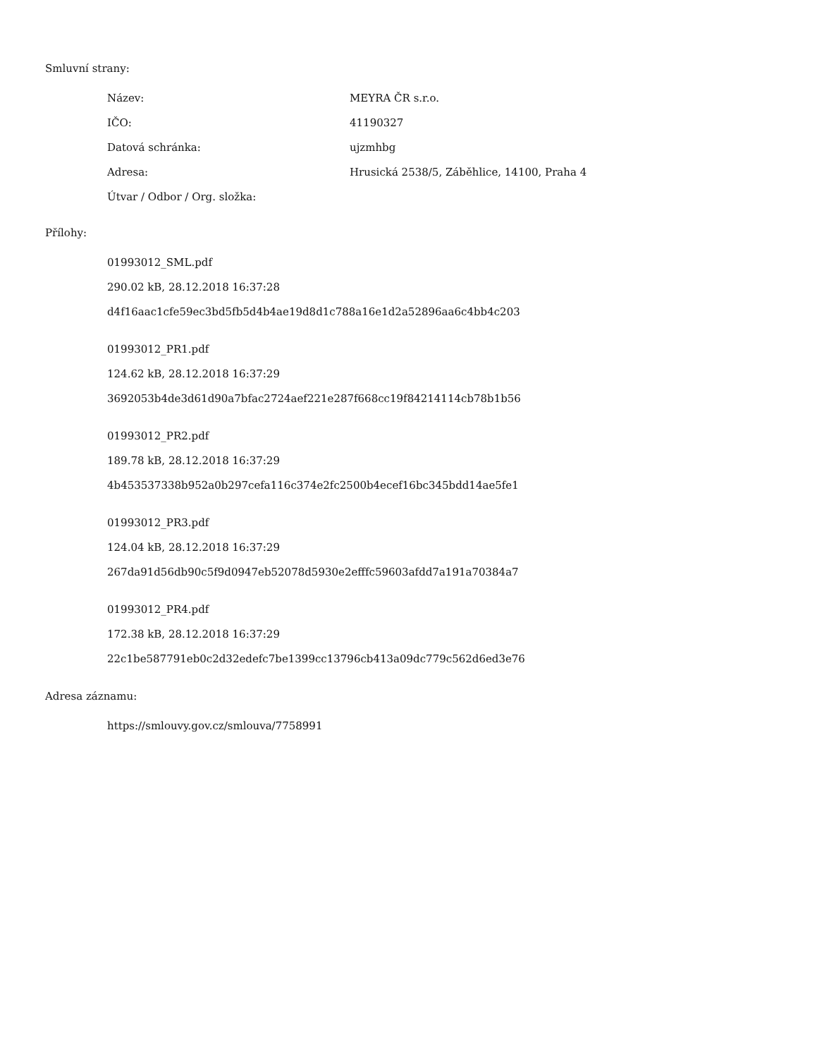Smluvní strany:
| Název: | MEYRA ČR s.r.o. |
| IČO: | 41190327 |
| Datová schránka: | ujzmhbg |
| Adresa: | Hrusická 2538/5, Záběhlice, 14100, Praha 4 |
| Útvar / Odbor / Org. složka: | |
Přílohy:
01993012_SML.pdf
290.02 kB, 28.12.2018 16:37:28
d4f16aac1cfe59ec3bd5fb5d4b4ae19d8d1c788a16e1d2a52896aa6c4bb4c203
01993012_PR1.pdf
124.62 kB, 28.12.2018 16:37:29
3692053b4de3d61d90a7bfac2724aef221e287f668cc19f84214114cb78b1b56
01993012_PR2.pdf
189.78 kB, 28.12.2018 16:37:29
4b453537338b952a0b297cefa116c374e2fc2500b4ecef16bc345bdd14ae5fe1
01993012_PR3.pdf
124.04 kB, 28.12.2018 16:37:29
267da91d56db90c5f9d0947eb52078d5930e2efffc59603afdd7a191a70384a7
01993012_PR4.pdf
172.38 kB, 28.12.2018 16:37:29
22c1be587791eb0c2d32edefc7be1399cc13796cb413a09dc779c562d6ed3e76
Adresa záznamu:
https://smlouvy.gov.cz/smlouva/7758991